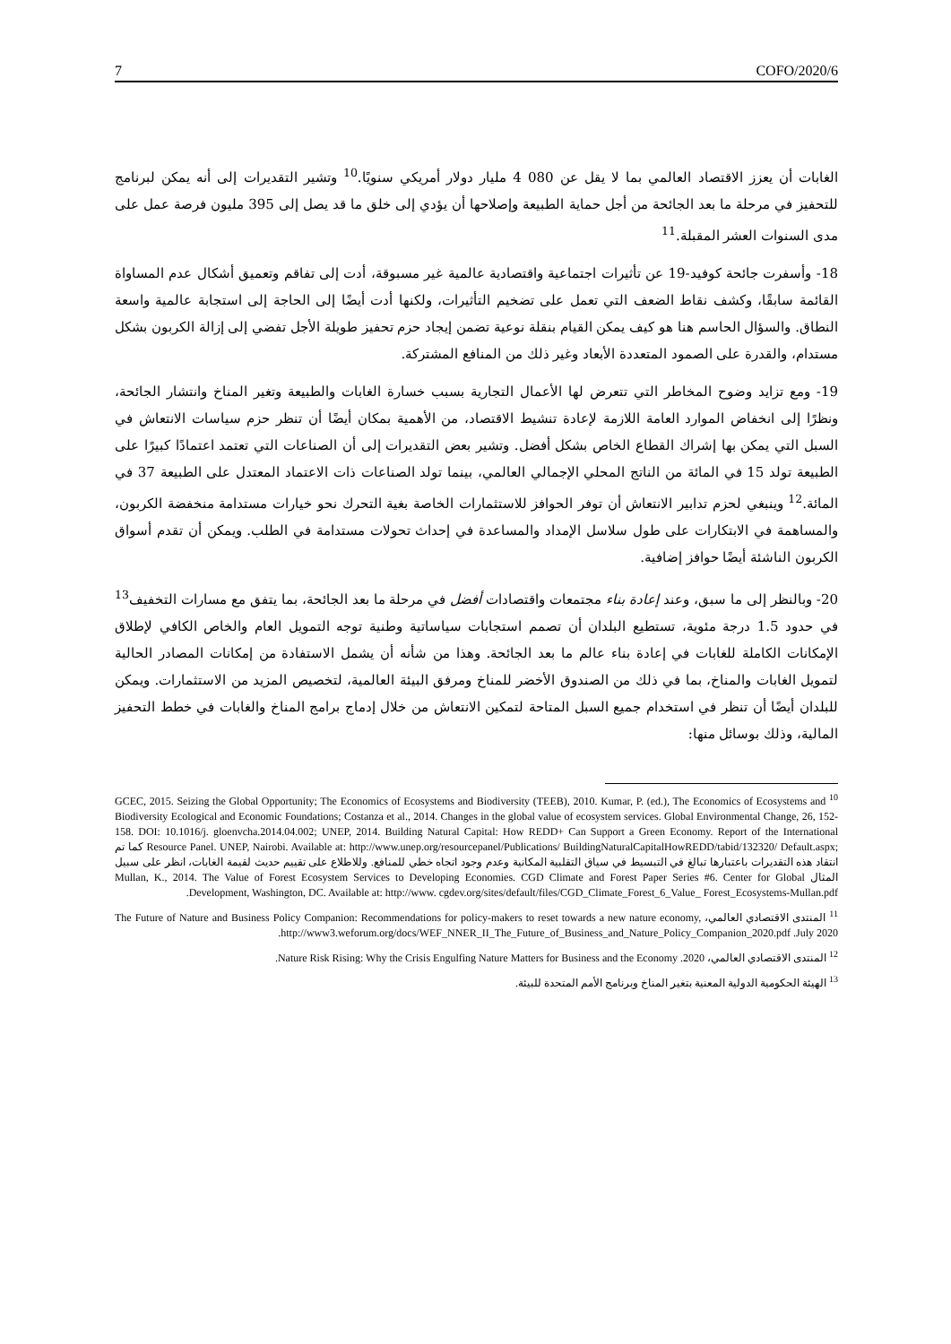7 COFO/2020/6
الغابات أن يعزز الاقتصاد العالمي بما لا يقل عن 080 4 مليار دولار أمريكي سنويًا.<sup>10</sup> وتشير التقديرات إلى أنه يمكن لبرنامج للتحفيز في مرحلة ما بعد الجائحة من أجل حماية الطبيعة وإصلاحها أن يؤدي إلى خلق ما قد يصل إلى 395 مليون فرصة عمل على مدى السنوات العشر المقبلة.<sup>11</sup>
18- وأسفرت جائحة كوفيد-19 عن تأثيرات اجتماعية واقتصادية عالمية غير مسبوقة، أدت إلى تفاقم وتعميق أشكال عدم المساواة القائمة سابقًا، وكشف نقاط الضعف التي تعمل على تضخيم التأثيرات، ولكنها أدت أيضًا إلى الحاجة إلى استجابة عالمية واسعة النطاق. والسؤال الحاسم هنا هو كيف يمكن القيام بنقلة نوعية تضمن إيجاد حزم تحفيز طويلة الأجل تفضي إلى إزالة الكربون بشكل مستدام، والقدرة على الصمود المتعددة الأبعاد وغير ذلك من المنافع المشتركة.
19- ومع تزايد وضوح المخاطر التي تتعرض لها الأعمال التجارية بسبب خسارة الغابات والطبيعة وتغير المناخ وانتشار الجائحة، ونظرًا إلى انخفاض الموارد العامة اللازمة لإعادة تنشيط الاقتصاد، من الأهمية بمكان أيضًا أن تنظر حزم سياسات الانتعاش في السبل التي يمكن بها إشراك القطاع الخاص بشكل أفضل. وتشير بعض التقديرات إلى أن الصناعات التي تعتمد اعتمادًا كبيرًا على الطبيعة تولد 15 في المائة من الناتج المحلي الإجمالي العالمي، بينما تولد الصناعات ذات الاعتماد المعتدل على الطبيعة 37 في المائة.<sup>12</sup> وينبغي لحزم تدابير الانتعاش أن توفر الحوافز للاستثمارات الخاصة بغية التحرك نحو خيارات مستدامة منخفضة الكربون، والمساهمة في الابتكارات على طول سلاسل الإمداد والمساعدة في إحداث تحولات مستدامة في الطلب. ويمكن أن تقدم أسواق الكربون الناشئة أيضًا حوافز إضافية.
20- وبالنظر إلى ما سبق، وعند إعادة بناء مجتمعات واقتصادات أفضل في مرحلة ما بعد الجائحة، بما يتفق مع مسارات التخفيف<sup>13</sup> في حدود 1.5 درجة مئوية، تستطيع البلدان أن تصمم استجابات سياساتية وطنية توجه التمويل العام والخاص الكافي لإطلاق الإمكانات الكاملة للغابات في إعادة بناء عالم ما بعد الجائحة. وهذا من شأنه أن يشمل الاستفادة من إمكانات المصادر الحالية لتمويل الغابات والمناخ، بما في ذلك من الصندوق الأخضر للمناخ ومرفق البيئة العالمية، لتخصيص المزيد من الاستثمارات. ويمكن للبلدان أيضًا أن تنظر في استخدام جميع السبل المتاحة لتمكين الانتعاش من خلال إدماج برامج المناخ والغابات في خطط التحفيز المالية، وذلك بوسائل منها:
<sup>10</sup> GCEC, 2015. Seizing the Global Opportunity; The Economics of Ecosystems and Biodiversity (TEEB), 2010. Kumar, P. (ed.), The Economics of Ecosystems and Biodiversity Ecological and Economic Foundations; Costanza et al., 2014. Changes in the global value of ecosystem services. Global Environmental Change, 26, 152-158. DOI: 10.1016/j. gloenvcha.2014.04.002; UNEP, 2014. Building Natural Capital: How REDD+ Can Support a Green Economy. Report of the International Resource Panel. UNEP, Nairobi. Available at: http://www.unep.org/resourcepanel/Publications/ BuildingNaturalCapitalHowREDD/tabid/132320/ Default.aspx; كما تم انتقاد هذه التقديرات باعتبارها تبالغ في التبسيط في سياق التقلبية المكانية وعدم وجود اتجاه خطي للمنافع. وللاطلاع على تقييم حديث لقيمة الغابات، انظر على سبيل المثال Mullan, K., 2014. The Value of Forest Ecosystem Services to Developing Economies. CGD Climate and Forest Paper Series #6. Center for Global Development, Washington, DC. Available at: http://www. cgdev.org/sites/default/files/CGD_Climate_Forest_6_Value_ Forest_Ecosystems-Mullan.pdf.
<sup>11</sup> المنتدى الاقتصادي العالمي، The Future of Nature and Business Policy Companion: Recommendations for policy-makers to reset towards a new nature economy, July 2020. http://www3.weforum.org/docs/WEF_NNER_II_The_Future_of_Business_and_Nature_Policy_Companion_2020.pdf.
<sup>12</sup> المنتدى الاقتصادي العالمي، 2020. Nature Risk Rising: Why the Crisis Engulfing Nature Matters for Business and the Economy.
<sup>13</sup> الهيئة الحكومية الدولية المعنية بتغير المناخ وبرنامج الأمم المتحدة للبيئة.